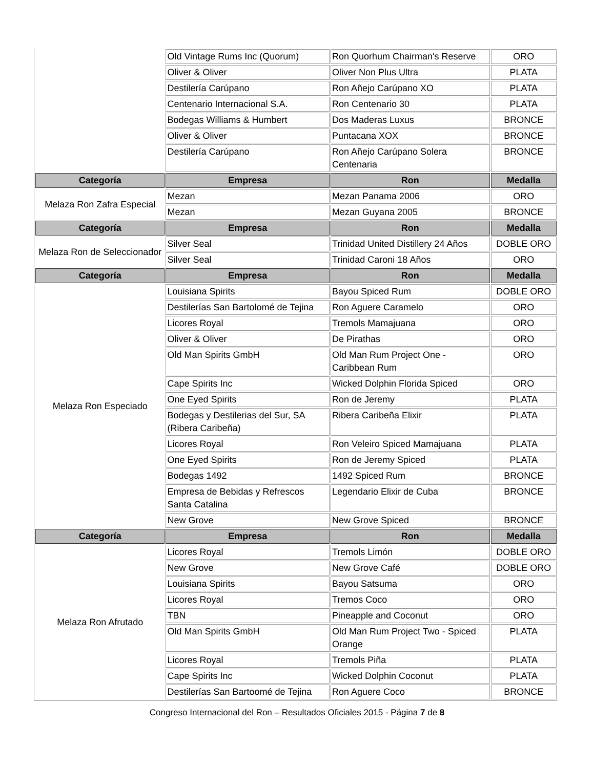| | Old Vintage Rums Inc (Quorum) | Ron Quorhum Chairman's Reserve | ORO |
| | Oliver & Oliver | Oliver Non Plus Ultra | PLATA |
| | Destilería Carúpano | Ron Añejo Carúpano XO | PLATA |
| | Centenario Internacional S.A. | Ron Centenario 30 | PLATA |
| | Bodegas Williams & Humbert | Dos Maderas Luxus | BRONCE |
| | Oliver & Oliver | Puntacana XOX | BRONCE |
| | Destilería Carúpano | Ron Añejo Carúpano Solera Centenaria | BRONCE |
| Categoría | Empresa | Ron | Medalla |
| Melaza Ron Zafra Especial | Mezan | Mezan Panama 2006 | ORO |
| | Mezan | Mezan Guyana 2005 | BRONCE |
| Categoría | Empresa | Ron | Medalla |
| Melaza Ron de Seleccionador | Silver Seal | Trinidad United Distillery 24 Años | DOBLE ORO |
| | Silver Seal | Trinidad Caroni 18 Años | ORO |
| Categoría | Empresa | Ron | Medalla |
| Melaza Ron Especiado | Louisiana Spirits | Bayou Spiced Rum | DOBLE ORO |
| | Destilerías San Bartolomé de Tejina | Ron Aguere Caramelo | ORO |
| | Licores Royal | Tremols Mamajuana | ORO |
| | Oliver & Oliver | De Pirathas | ORO |
| | Old Man Spirits GmbH | Old Man Rum Project One - Caribbean Rum | ORO |
| | Cape Spirits Inc | Wicked Dolphin Florida Spiced | ORO |
| | One Eyed Spirits | Ron de Jeremy | PLATA |
| | Bodegas y Destilerias del Sur, SA (Ribera Caribeña) | Ribera Caribeña Elixir | PLATA |
| | Licores Royal | Ron Veleiro Spiced Mamajuana | PLATA |
| | One Eyed Spirits | Ron de Jeremy Spiced | PLATA |
| | Bodegas 1492 | 1492 Spiced Rum | BRONCE |
| | Empresa de Bebidas y Refrescos Santa Catalina | Legendario Elixir de Cuba | BRONCE |
| | New Grove | New Grove Spiced | BRONCE |
| Categoría | Empresa | Ron | Medalla |
| Melaza Ron Afrutado | Licores Royal | Tremols Limón | DOBLE ORO |
| | New Grove | New Grove Café | DOBLE ORO |
| | Louisiana Spirits | Bayou Satsuma | ORO |
| | Licores Royal | Tremos Coco | ORO |
| | TBN | Pineapple and Coconut | ORO |
| | Old Man Spirits GmbH | Old Man Rum Project Two - Spiced Orange | PLATA |
| | Licores Royal | Tremols Piña | PLATA |
| | Cape Spirits Inc | Wicked Dolphin Coconut | PLATA |
| | Destilerías San Bartoomé de Tejina | Ron Aguere Coco | BRONCE |
Congreso Internacional del Ron – Resultados Oficiales 2015 - Página 7 de 8